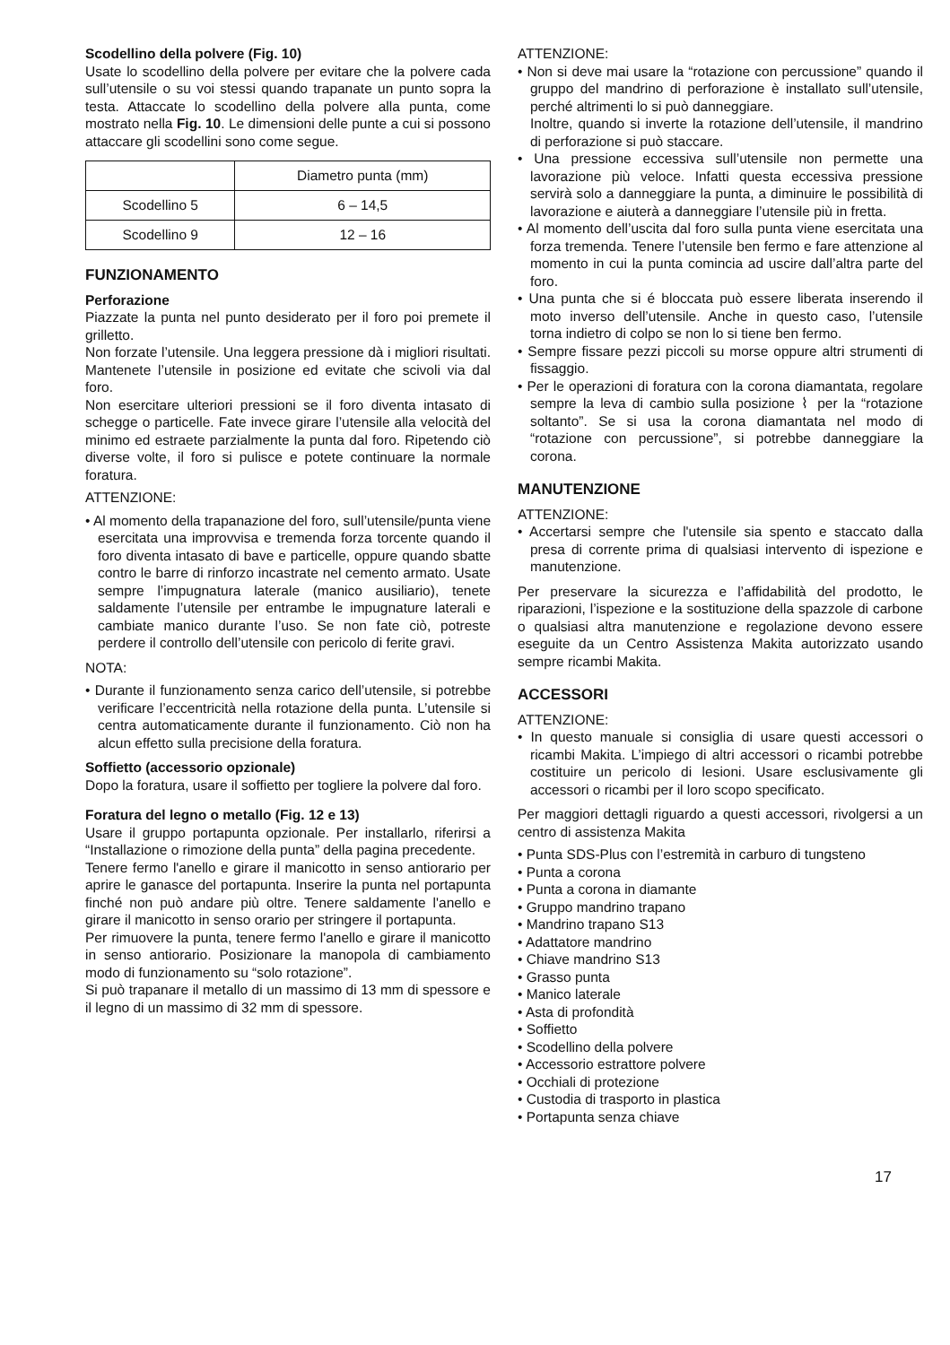Scodellino della polvere (Fig. 10)
Usate lo scodellino della polvere per evitare che la polvere cada sull’utensile o su voi stessi quando trapanate un punto sopra la testa. Attaccate lo scodellino della polvere alla punta, come mostrato nella Fig. 10. Le dimensioni delle punte a cui si possono attaccare gli scodellini sono come segue.
| | Diametro punta (mm) |
| Scodellino 5 | 6 – 14,5 |
| Scodellino 9 | 12 – 16 |
FUNZIONAMENTO
Perforazione
Piazzate la punta nel punto desiderato per il foro poi premete il grilletto.
Non forzate l’utensile. Una leggera pressione dà i migliori risultati. Mantenete l’utensile in posizione ed evitate che scivoli via dal foro.
Non esercitare ulteriori pressioni se il foro diventa intasato di schegge o particelle. Fate invece girare l’utensile alla velocità del minimo ed estraete parzialmente la punta dal foro. Ripetendo ciò diverse volte, il foro si pulisce e potete continuare la normale foratura.
ATTENZIONE:
• Al momento della trapanazione del foro, sull’utensile/punta viene esercitata una improvvisa e tremenda forza torcente quando il foro diventa intasato di bave e particelle, oppure quando sbatte contro le barre di rinforzo incastrate nel cemento armato. Usate sempre l’impugnatura laterale (manico ausiliario), tenete saldamente l’utensile per entrambe le impugnature laterali e cambiate manico durante l’uso. Se non fate ciò, potreste perdere il controllo dell’utensile con pericolo di ferite gravi.
NOTA:
• Durante il funzionamento senza carico dell’utensile, si potrebbe verificare l’eccentricità nella rotazione della punta. L’utensile si centra automaticamente durante il funzionamento. Ciò non ha alcun effetto sulla precisione della foratura.
Soffietto (accessorio opzionale)
Dopo la foratura, usare il soffietto per togliere la polvere dal foro.
Foratura del legno o metallo (Fig. 12 e 13)
Usare il gruppo portapunta opzionale. Per installarlo, riferirsi a “Installazione o rimozione della punta” della pagina precedente.
Tenere fermo l'anello e girare il manicotto in senso antiorario per aprire le ganasce del portapunta. Inserire la punta nel portapunta finché non può andare più oltre. Tenere saldamente l'anello e girare il manicotto in senso orario per stringere il portapunta.
Per rimuovere la punta, tenere fermo l'anello e girare il manicotto in senso antiorario. Posizionare la manopola di cambiamento modo di funzionamento su “solo rotazione”.
Si può trapanare il metallo di un massimo di 13 mm di spessore e il legno di un massimo di 32 mm di spessore.
ATTENZIONE:
• Non si deve mai usare la “rotazione con percussione” quando il gruppo del mandrino di perforazione è installato sull’utensile, perché altrimenti lo si può danneggiare.
Inoltre, quando si inverte la rotazione dell’utensile, il mandrino di perforazione si può staccare.
• Una pressione eccessiva sull’utensile non permette una lavorazione più veloce. Infatti questa eccessiva pressione servirà solo a danneggiare la punta, a diminuire le possibilità di lavorazione e aiuterà a danneggiare l’utensile più in fretta.
• Al momento dell’uscita dal foro sulla punta viene esercitata una forza tremenda. Tenere l’utensile ben fermo e fare attenzione al momento in cui la punta comincia ad uscire dall’altra parte del foro.
• Una punta che si é bloccata può essere liberata inserendo il moto inverso dell’utensile. Anche in questo caso, l’utensile torna indietro di colpo se non lo si tiene ben fermo.
• Sempre fissare pezzi piccoli su morse oppure altri strumenti di fissaggio.
• Per le operazioni di foratura con la corona diamantata, regolare sempre la leva di cambio sulla posizione ⌇ per la “rotazione soltanto”. Se si usa la corona diamantata nel modo di “rotazione con percussione”, si potrebbe danneggiare la corona.
MANUTENZIONE
ATTENZIONE:
• Accertarsi sempre che l'utensile sia spento e staccato dalla presa di corrente prima di qualsiasi intervento di ispezione e manutenzione.
Per preservare la sicurezza e l’affidabilità del prodotto, le riparazioni, l’ispezione e la sostituzione della spazzole di carbone o qualsiasi altra manutenzione e regolazione devono essere eseguite da un Centro Assistenza Makita autorizzato usando sempre ricambi Makita.
ACCESSORI
ATTENZIONE:
• In questo manuale si consiglia di usare questi accessori o ricambi Makita. L’impiego di altri accessori o ricambi potrebbe costituire un pericolo di lesioni. Usare esclusivamente gli accessori o ricambi per il loro scopo specificato.
Per maggiori dettagli riguardo a questi accessori, rivolgersi a un centro di assistenza Makita
• Punta SDS-Plus con l’estremità in carburo di tungsteno
• Punta a corona
• Punta a corona in diamante
• Gruppo mandrino trapano
• Mandrino trapano S13
• Adattatore mandrino
• Chiave mandrino S13
• Grasso punta
• Manico laterale
• Asta di profondità
• Soffietto
• Scodellino della polvere
• Accessorio estrattore polvere
• Occhiali di protezione
• Custodia di trasporto in plastica
• Portapunta senza chiave
17